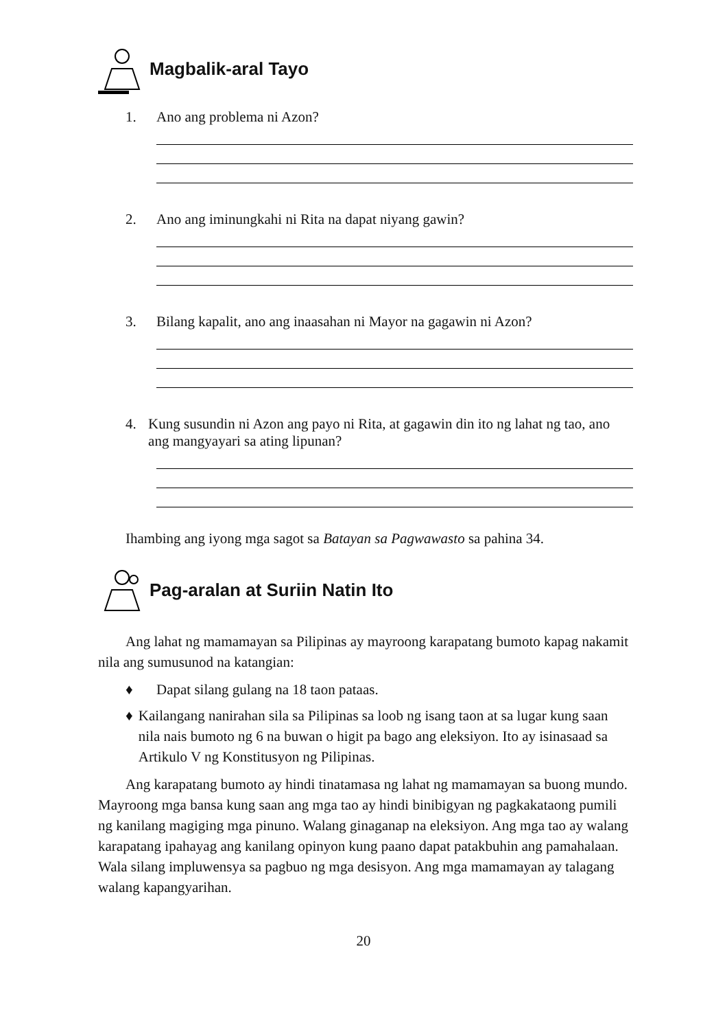Magbalik-aral Tayo
1. Ano ang problema ni Azon?
2. Ano ang iminungkahi ni Rita na dapat niyang gawin?
3. Bilang kapalit, ano ang inaasahan ni Mayor na gagawin ni Azon?
4. Kung susundin ni Azon ang payo ni Rita, at gagawin din ito ng lahat ng tao, ano ang mangyayari sa ating lipunan?
Ihambing ang iyong mga sagot sa Batayan sa Pagwawasto sa pahina 34.
Pag-aralan at Suriin Natin Ito
Ang lahat ng mamamayan sa Pilipinas ay mayroong karapatang bumoto kapag nakamit nila ang sumusunod na katangian:
♦ Dapat silang gulang na 18 taon pataas.
♦ Kailangang nanirahan sila sa Pilipinas sa loob ng isang taon at sa lugar kung saan nila nais bumoto ng 6 na buwan o higit pa bago ang eleksiyon. Ito ay isinasaad sa Artikulo V ng Konstitusyon ng Pilipinas.
Ang karapatang bumoto ay hindi tinatamasa ng lahat ng mamamayan sa buong mundo. Mayroong mga bansa kung saan ang mga tao ay hindi binibigyan ng pagkakataong pumili ng kanilang magiging mga pinuno. Walang ginaganap na eleksiyon. Ang mga tao ay walang karapatang ipahayag ang kanilang opinyon kung paano dapat patakbuhin ang pamahalaan. Wala silang impluwensya sa pagbuo ng mga desisyon. Ang mga mamamayan ay talagang walang kapangyarihan.
20